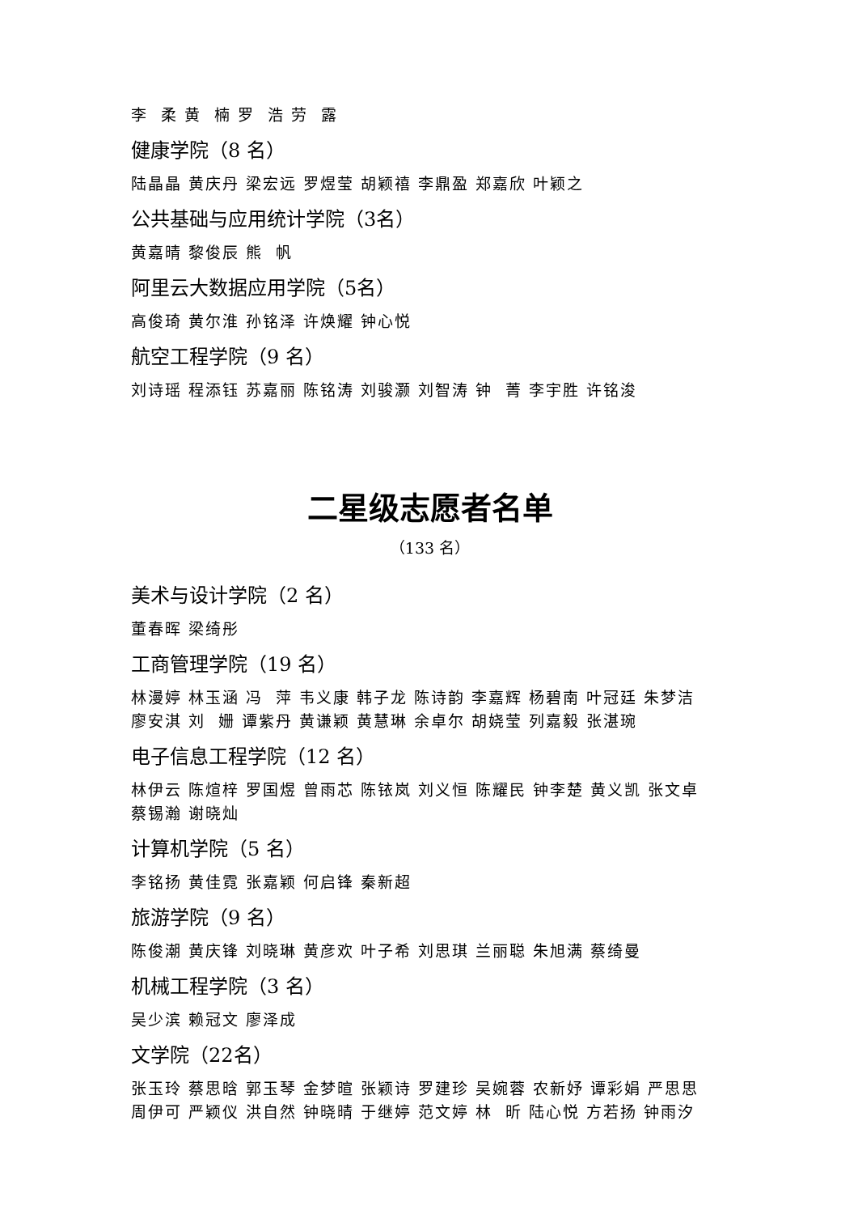李 柔 黄 楠 罗 浩 劳 露
健康学院（8 名）
陆晶晶 黄庆丹 梁宏远 罗煜莹 胡颖禧 李鼎盈 郑嘉欣 叶颖之
公共基础与应用统计学院（3名）
黄嘉晴 黎俊辰 熊 帆
阿里云大数据应用学院（5名）
高俊琦 黄尔淮 孙铭泽 许焕耀 钟心悦
航空工程学院（9 名）
刘诗瑶 程添钰 苏嘉丽 陈铭涛 刘骏灏 刘智涛 钟 菁 李宇胜 许铭浚
二星级志愿者名单
（133 名）
美术与设计学院（2 名）
董春晖 梁绮彤
工商管理学院（19 名）
林漫婷 林玉涵 冯 萍 韦义康 韩子龙 陈诗韵 李嘉辉 杨碧南 叶冠廷 朱梦洁
廖安淇 刘 姗 谭紫丹 黄谦颖 黄慧琳 余卓尔 胡娆莹 列嘉毅 张湛琬
电子信息工程学院（12 名）
林伊云 陈煊梓 罗国煜 曾雨芯 陈铱岚 刘义恒 陈耀民 钟李楚 黄义凯 张文卓
蔡锡瀚 谢晓灿
计算机学院（5 名）
李铭扬 黄佳霓 张嘉颖 何启锋 秦新超
旅游学院（9 名）
陈俊潮 黄庆锋 刘晓琳 黄彦欢 叶子希 刘思琪 兰丽聪 朱旭满 蔡绮曼
机械工程学院（3 名）
吴少滨 赖冠文 廖泽成
文学院（22名）
张玉玲 蔡思晗 郭玉琴 金梦暄 张颖诗 罗建珍 吴婉蓉 农新妤 谭彩娟 严思思
周伊可 严颖仪 洪自然 钟晓晴 于继婷 范文婷 林 昕 陆心悦 方若扬 钟雨汐